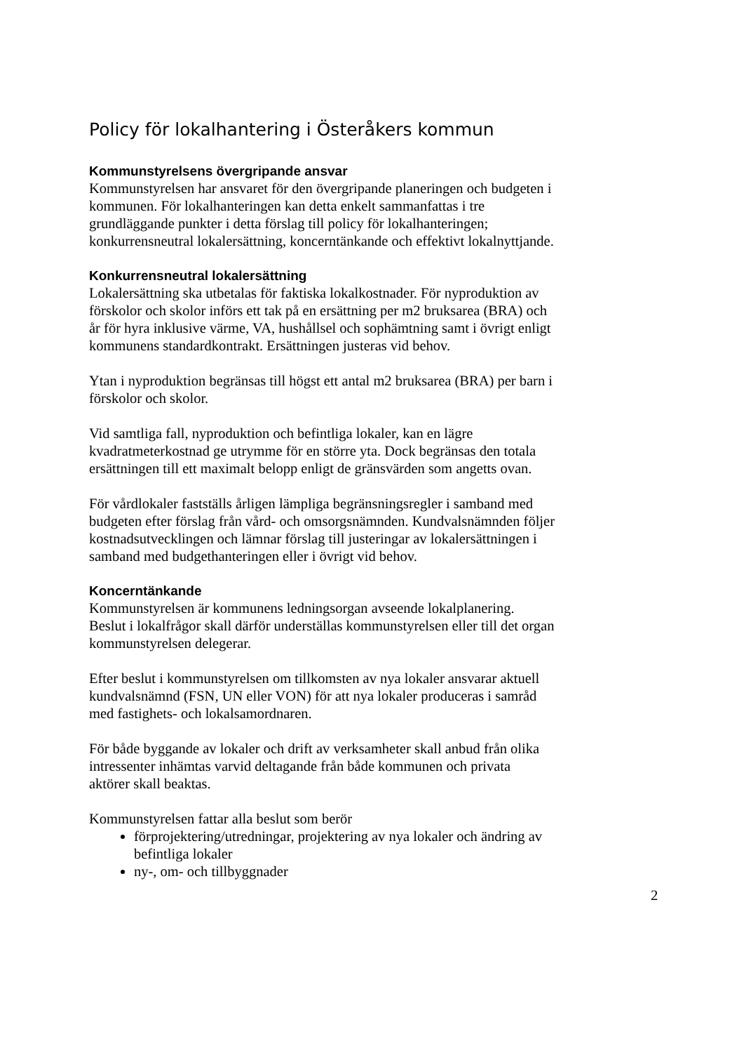Policy för lokalhantering i Österåkers kommun
Kommunstyrelsens övergripande ansvar
Kommunstyrelsen har ansvaret för den övergripande planeringen och budgeten i kommunen. För lokalhanteringen kan detta enkelt sammanfattas i tre grundläggande punkter i detta förslag till policy för lokalhanteringen; konkurrensneutral lokalersättning, koncerntänkande och effektivt lokalnyttjande.
Konkurrensneutral lokalersättning
Lokalersättning ska utbetalas för faktiska lokalkostnader. För nyproduktion av förskolor och skolor införs ett tak på en ersättning per m2 bruksarea (BRA) och år för hyra inklusive värme, VA, hushållsel och sophämtning samt i övrigt enligt kommunens standardkontrakt. Ersättningen justeras vid behov.
Ytan i nyproduktion begränsas till högst ett antal m2 bruksarea (BRA) per barn i förskolor och skolor.
Vid samtliga fall, nyproduktion och befintliga lokaler, kan en lägre kvadratmeterkostnad ge utrymme för en större yta. Dock begränsas den totala ersättningen till ett maximalt belopp enligt de gränsvärden som angetts ovan.
För vårdlokaler fastställs årligen lämpliga begränsningsregler i samband med budgeten efter förslag från vård- och omsorgsnämnden. Kundvalsnämnden följer kostnadsutvecklingen och lämnar förslag till justeringar av lokalersättningen i samband med budgethanteringen eller i övrigt vid behov.
Koncerntänkande
Kommunstyrelsen är kommunens ledningsorgan avseende lokalplanering. Beslut i lokalfrågor skall därför underställas kommunstyrelsen eller till det organ kommunstyrelsen delegerar.
Efter beslut i kommunstyrelsen om tillkomsten av nya lokaler ansvarar aktuell kundvalsnämnd (FSN, UN eller VON) för att nya lokaler produceras i samråd med fastighets- och lokalsamordnaren.
För både byggande av lokaler och drift av verksamheter skall anbud från olika intressenter inhämtas varvid deltagande från både kommunen och privata aktörer skall beaktas.
Kommunstyrelsen fattar alla beslut som berör
förprojektering/utredningar, projektering av nya lokaler och ändring av befintliga lokaler
ny-, om- och tillbyggnader
2